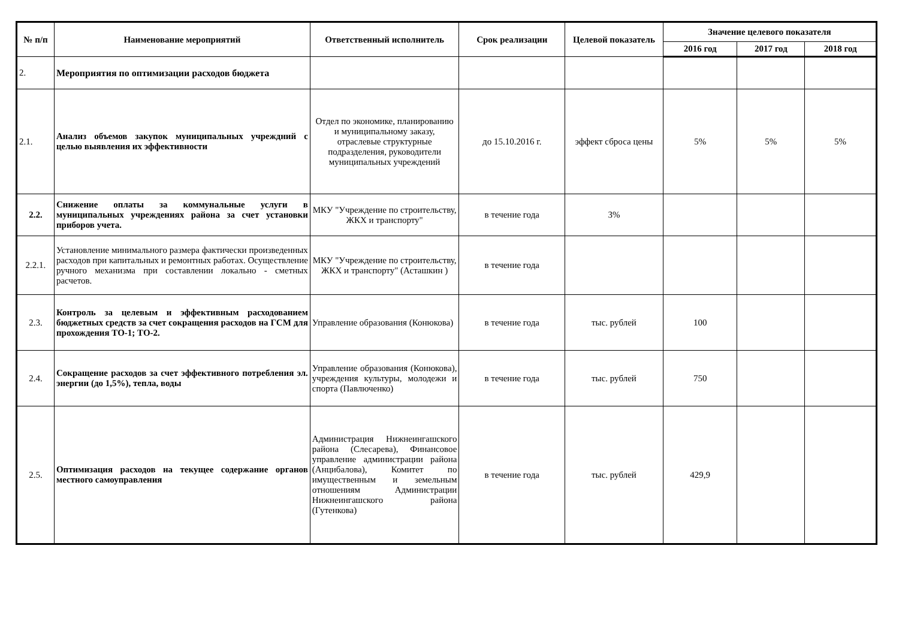| № п/п | Наименование мероприятий | Ответственный исполнитель | Срок реализации | Целевой показатель | Значение целевого показателя | | |
| --- | --- | --- | --- | --- | --- | --- | --- |
| | | | | | 2016 год | 2017 год | 2018 год |
| 2. | Мероприятия по оптимизации расходов бюджета | | | | | | |
| 2.1. | Анализ объемов закупок муниципальных учреждний с целью выявления их эффективности | Отдел по экономике, планированию и муниципальному заказу, отраслевые структурные подразделения, руководители муниципальных учреждений | до 15.10.2016 г. | эффект сброса цены | 5% | 5% | 5% |
| 2.2. | Снижение оплаты за коммунальные услуги в муниципальных учреждениях района за счет установки приборов учета. | МКУ "Учреждение по строительству, ЖКХ и транспорту" | в течение года | 3% | | | |
| 2.2.1. | Установление минимального размера фактически произведенных расходов при капитальных и ремонтных работах. Осуществление ручного механизма при составлении локально - сметных расчетов. | МКУ "Учреждение по строительству, ЖКХ и транспорту" (Асташкин ) | в течение года | | | | |
| 2.3. | Контроль за целевым и эффективным расходованием бюджетных средств за счет сокращения расходов на ГСМ для прохождения ТО-1; ТО-2. | Управление образования (Конюкова) | в течение года | тыс. рублей | 100 | | |
| 2.4. | Сокращение расходов за счет эффективного потребления эл. энергии (до 1,5%), тепла, воды | Управление образования (Конюкова), учреждения культуры, молодежи и спорта (Павлюченко) | в течение года | тыс. рублей | 750 | | |
| 2.5. | Оптимизация расходов на текущее содержание органов местного самоуправления | Администрация Нижнеингашского района (Слесарева), Финансовое управление администрации района (Анцибалова), Комитет по имущественным и земельным отношениям Администрации Нижнеингашского района (Гутенкова) | в течение года | тыс. рублей | 429,9 | | |